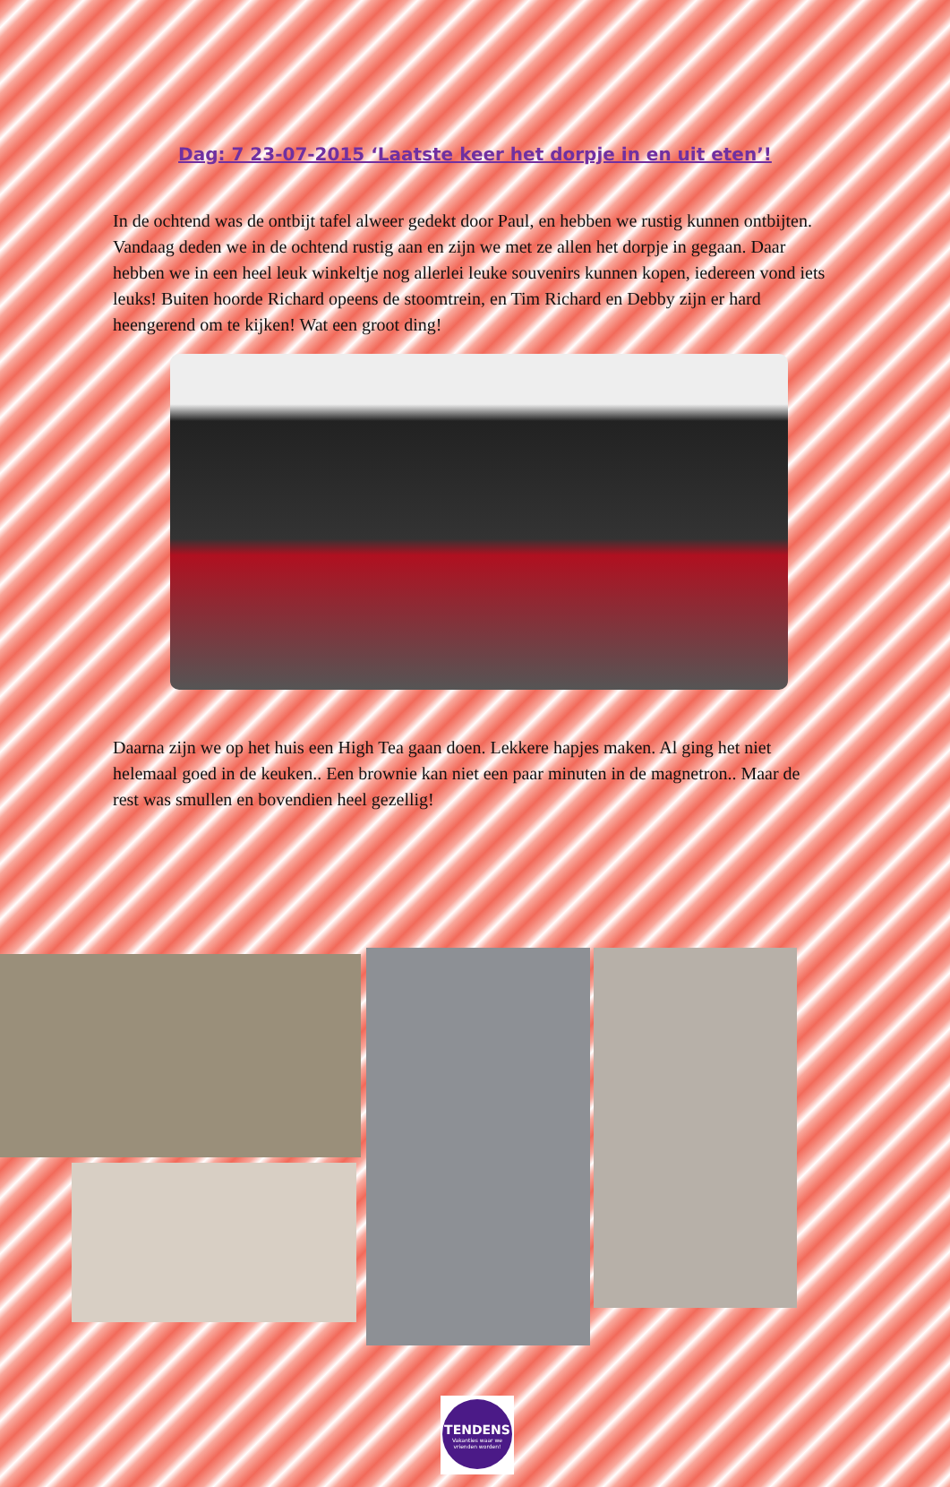Dag: 7 23-07-2015 ‘Laatste keer het dorpje in en uit eten’!
In de ochtend was de ontbijt tafel alweer gedekt door Paul, en hebben we rustig kunnen ontbijten. Vandaag deden we in de ochtend rustig aan en zijn we met ze allen het dorpje in gegaan. Daar hebben we in een heel leuk winkeltje nog allerlei leuke souvenirs kunnen kopen, iedereen vond iets leuks! Buiten hoorde Richard opeens de stoomtrein, en Tim Richard en Debby zijn er hard heengerend om te kijken! Wat een groot ding!
Daarna zijn we op het huis een High Tea gaan doen. Lekkere hapjes maken. Al ging het niet helemaal goed in de keuken.. Een brownie kan niet een paar minuten in de magnetron.. Maar de rest was smullen en bovendien heel gezellig!
TENDENS
Vakanties waar we vrienden worden!